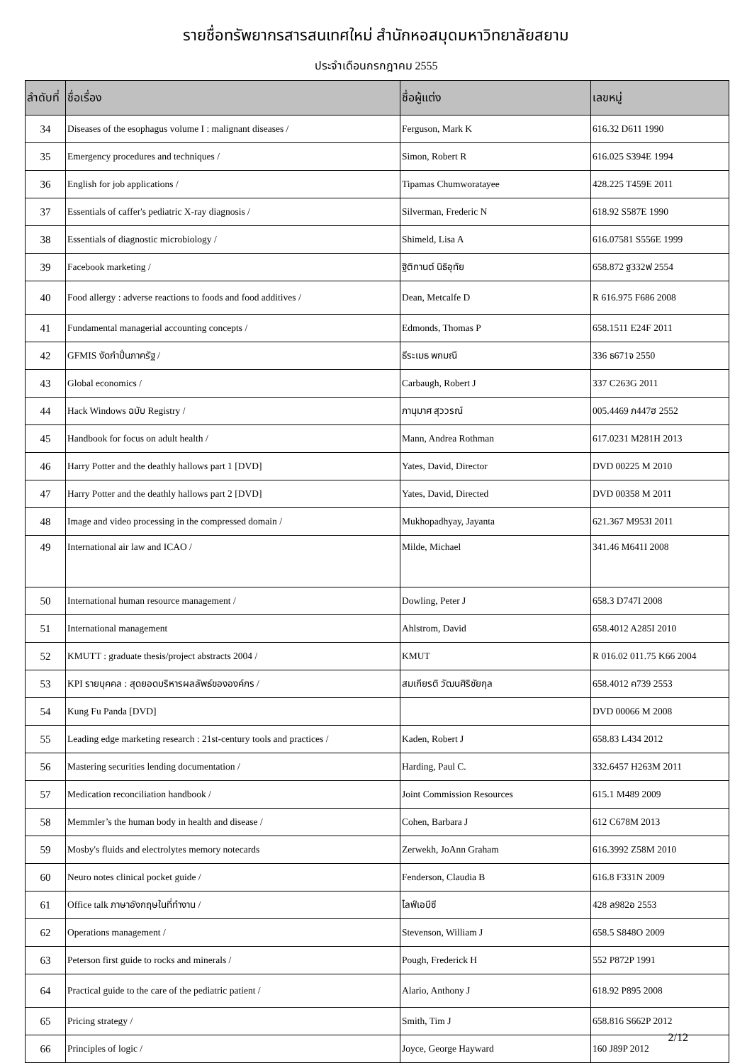รายชื่อทรัพยากรสารสนเทศใหม่ สำนักหอสมุดมหาวิทยาลัยสยาม
ประจำเดือนกรกฎาคม 2555
| ลำดับที่ | ชื่อเรื่อง | ชื่อผู้แต่ง | เลขหมู่ |
| --- | --- | --- | --- |
| 34 | Diseases of the esophagus volume I : malignant diseases / | Ferguson, Mark K | 616.32 D611 1990 |
| 35 | Emergency procedures and techniques / | Simon, Robert R | 616.025 S394E 1994 |
| 36 | English for job applications / | Tipamas Chumworatayee | 428.225 T459E 2011 |
| 37 | Essentials of caffer's pediatric X-ray diagnosis / | Silverman, Frederic N | 618.92 S587E 1990 |
| 38 | Essentials of diagnostic microbiology / | Shimeld, Lisa A | 616.07581 S556E 1999 |
| 39 | Facebook marketing / | ฐิติกานต์ นิธิอุทัย | 658.872 ฐ332ฟ 2554 |
| 40 | Food allergy : adverse reactions to foods and food additives / | Dean, Metcalfe D | R 616.975 F686 2008 |
| 41 | Fundamental managerial accounting concepts / | Edmonds, Thomas P | 658.1511 E24F 2011 |
| 42 | GFMIS งัดกำปั่นภาครัฐ / | ธีระเมธ พกมณี | 336 ธ671จ 2550 |
| 43 | Global economics / | Carbaugh, Robert J | 337 C263G 2011 |
| 44 | Hack Windows ฉบับ Registry / | ภานุมาศ สุววรณ์ | 005.4469 ภ447ฮ 2552 |
| 45 | Handbook for focus on adult health / | Mann, Andrea Rothman | 617.0231 M281H 2013 |
| 46 | Harry Potter and the deathly hallows part 1 [DVD] | Yates, David, Director | DVD 00225 M 2010 |
| 47 | Harry Potter and the deathly hallows part 2 [DVD] | Yates, David, Directed | DVD 00358 M 2011 |
| 48 | Image and video processing in the compressed domain / | Mukhopadhyay, Jayanta | 621.367 M953I 2011 |
| 49 | International air law and ICAO / | Milde, Michael | 341.46 M641I 2008 |
| 50 | International human resource management / | Dowling, Peter J | 658.3 D747I 2008 |
| 51 | International management | Ahlstrom, David | 658.4012 A285I 2010 |
| 52 | KMUTT : graduate thesis/project abstracts 2004 / | KMUT | R 016.02 011.75 K66 2004 |
| 53 | KPI รายบุคคล : สุดยอดบริหารผลลัพธ์ขององค์กร / | สมเกียรติ วัฒนศิริชัยกุล | 658.4012 ค739 2553 |
| 54 | Kung Fu Panda [DVD] | | DVD 00066 M 2008 |
| 55 | Leading edge marketing research : 21st-century tools and practices / | Kaden, Robert J | 658.83 L434 2012 |
| 56 | Mastering securities lending documentation / | Harding, Paul C. | 332.6457 H263M 2011 |
| 57 | Medication reconciliation handbook / | Joint Commission Resources | 615.1 M489 2009 |
| 58 | Memmler’s the human body in health and disease / | Cohen, Barbara J | 612 C678M 2013 |
| 59 | Mosby's fluids and electrolytes memory notecards | Zerwekh, JoAnn Graham | 616.3992 Z58M 2010 |
| 60 | Neuro notes clinical pocket guide / | Fenderson, Claudia B | 616.8 F331N 2009 |
| 61 | Office talk ภาษาอังกฤษในที่ทำงาน / | ไลฟ์เอบีซี | 428 ล982อ 2553 |
| 62 | Operations management / | Stevenson, William J | 658.5 S848O 2009 |
| 63 | Peterson first guide to rocks and minerals / | Pough, Frederick H | 552 P872P 1991 |
| 64 | Practical guide to the care of the pediatric patient / | Alario, Anthony J | 618.92 P895 2008 |
| 65 | Pricing strategy / | Smith, Tim J | 658.816 S662P 2012 |
| 66 | Principles of logic / | Joyce, George Hayward | 160 J89P 2012 |
2/12